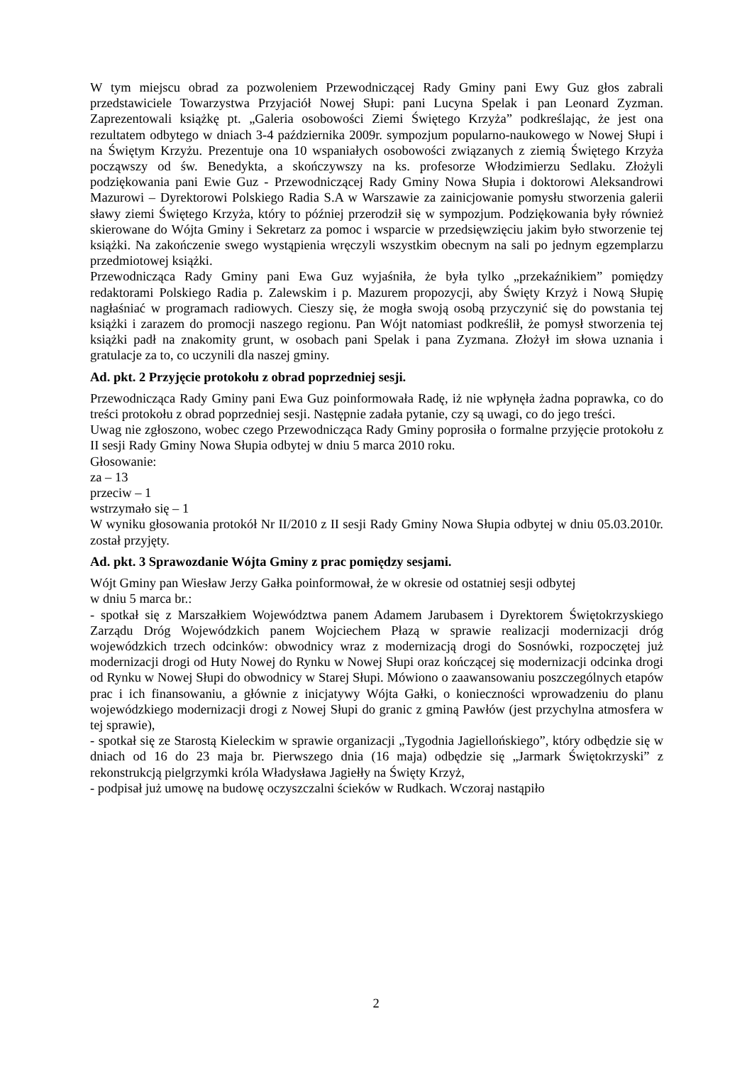W tym miejscu obrad za pozwoleniem Przewodniczącej Rady Gminy pani Ewy Guz głos zabrali przedstawiciele Towarzystwa Przyjaciół Nowej Słupi: pani Lucyna Spelak i pan Leonard Zyzman. Zaprezentowali książkę pt. „Galeria osobowości Ziemi Świętego Krzyża” podkreślając, że jest ona rezultatem odbytego w dniach 3-4 października 2009r. sympozjum popularno-naukowego w Nowej Słupi i na Świętym Krzyżu. Prezentuje ona 10 wspaniałych osobowości związanych z ziemią Świętego Krzyża począwszy od św. Benedykta, a skończywszy na ks. profesorze Włodzimierzu Sedlaku. Złożyli podziękowania pani Ewie Guz - Przewodniczącej Rady Gminy Nowa Słupia i doktorowi Aleksandrowi Mazurowi – Dyrektorowi Polskiego Radia S.A w Warszawie za zainicjowanie pomysłu stworzenia galerii sławy ziemi Świętego Krzyża, który to później przerodził się w sympozjum. Podziękowania były również skierowane do Wójta Gminy i Sekretarz za pomoc i wsparcie w przedsięwzięciu jakim było stworzenie tej książki. Na zakończenie swego wystąpienia wręczyli wszystkim obecnym na sali po jednym egzemplarzu przedmiotowej książki.
Przewodnicząca Rady Gminy pani Ewa Guz wyjaśniła, że była tylko „przekaźnikiem” pomiędzy redaktorami Polskiego Radia p. Zalewskim i p. Mazurem propozycji, aby Święty Krzyż i Nową Słupię nagłaśniać w programach radiowych. Cieszy się, że mogła swoją osobą przyczynić się do powstania tej książki i zarazem do promocji naszego regionu. Pan Wójt natomiast podkreślił, że pomysł stworzenia tej książki padł na znakomity grunt, w osobach pani Spelak i pana Zyzmana. Złożył im słowa uznania i gratulacje za to, co uczynili dla naszej gminy.
Ad. pkt. 2 Przyjęcie protokołu z obrad poprzedniej sesji.
Przewodnicząca Rady Gminy pani Ewa Guz poinformowała Radę, iż nie wpłynęła żadna poprawka, co do treści protokołu z obrad poprzedniej sesji. Następnie zadała pytanie, czy są uwagi, co do jego treści.
Uwag nie zgłoszono, wobec czego Przewodnicząca Rady Gminy poprosiła o formalne przyjęcie protokołu z II sesji Rady Gminy Nowa Słupia odbytej w dniu 5 marca 2010 roku.
Głosowanie:
za – 13
przeciw – 1
wstrzymało się – 1
W wyniku głosowania protokół Nr II/2010 z II sesji Rady Gminy Nowa Słupia odbytej w dniu 05.03.2010r. został przyjęty.
Ad. pkt. 3 Sprawozdanie Wójta Gminy z prac pomiędzy sesjami.
Wójt Gminy pan Wiesław Jerzy Gałka poinformował, że w okresie od ostatniej sesji odbytej
w dniu 5 marca br.:
- spotkał się z Marszałkiem Województwa panem Adamem Jarubasem i Dyrektorem Świętokrzyskiego Zarządu Dróg Wojewódzkich panem Wojciechem Płazą w sprawie realizacji modernizacji dróg wojewódzkich trzech odcinków: obwodnicy wraz z modernizacją drogi do Sosnówki, rozpoczętej już modernizacji drogi od Huty Nowej do Rynku w Nowej Słupi oraz kończącej się modernizacji odcinka drogi od Rynku w Nowej Słupi do obwodnicy w Starej Słupi. Mówiono o zaawansowaniu poszczególnych etapów prac i ich finansowaniu, a głównie z inicjatywy Wójta Gałki, o konieczności wprowadzeniu do planu wojewódzkiego modernizacji drogi z Nowej Słupi do granic z gminą Pawłów (jest przychylna atmosfera w tej sprawie),
- spotkał się ze Starostą Kieleckim w sprawie organizacji „Tygodnia Jagiellońskiego”, który odbędzie się w dniach od 16 do 23 maja br. Pierwszego dnia (16 maja) odbędzie się „Jarmark Świętokrzyski” z rekonstrukcją pielgrzymki króla Władysława Jagiełły na Święty Krzyż,
- podpisał już umowę na budowę oczyszczalni ścieków w Rudkach. Wczoraj nastąpiło
2